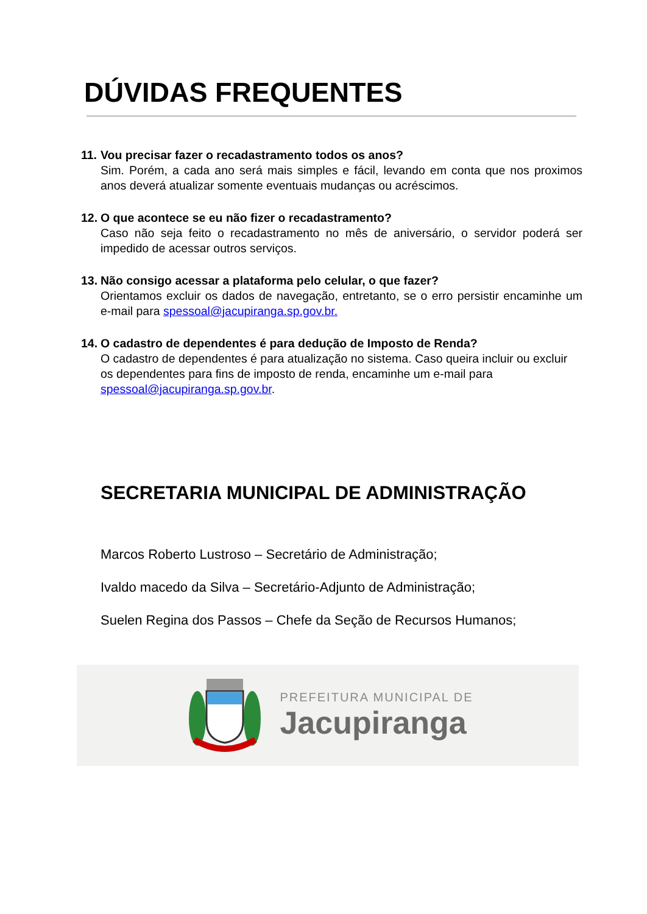DÚVIDAS FREQUENTES
11.
Vou precisar fazer o recadastramento todos os anos?
Sim. Porém, a cada ano será mais simples e fácil, levando em conta que nos proximos anos deverá atualizar somente eventuais mudanças ou acréscimos.
12.
O que acontece se eu não fizer o recadastramento?
Caso não seja feito o recadastramento no mês de aniversário, o servidor poderá ser impedido de acessar outros serviços.
13.
Não consigo acessar a plataforma pelo celular, o que fazer?
Orientamos excluir os dados de navegação, entretanto, se o erro persistir encaminhe um e-mail para spessoal@jacupiranga.sp.gov.br.
14.
O cadastro de dependentes é para dedução de Imposto de Renda?
O cadastro de dependentes é para atualização no sistema. Caso queira incluir ou excluir os dependentes para fins de imposto de renda, encaminhe um e-mail para spessoal@jacupiranga.sp.gov.br.
SECRETARIA MUNICIPAL DE ADMINISTRAÇÃO
Marcos Roberto Lustroso – Secretário de Administração;
Ivaldo macedo da Silva – Secretário-Adjunto de Administração;
Suelen Regina dos Passos – Chefe da Seção de Recursos Humanos;
PREFEITURA MUNICIPAL DE
Jacupiranga